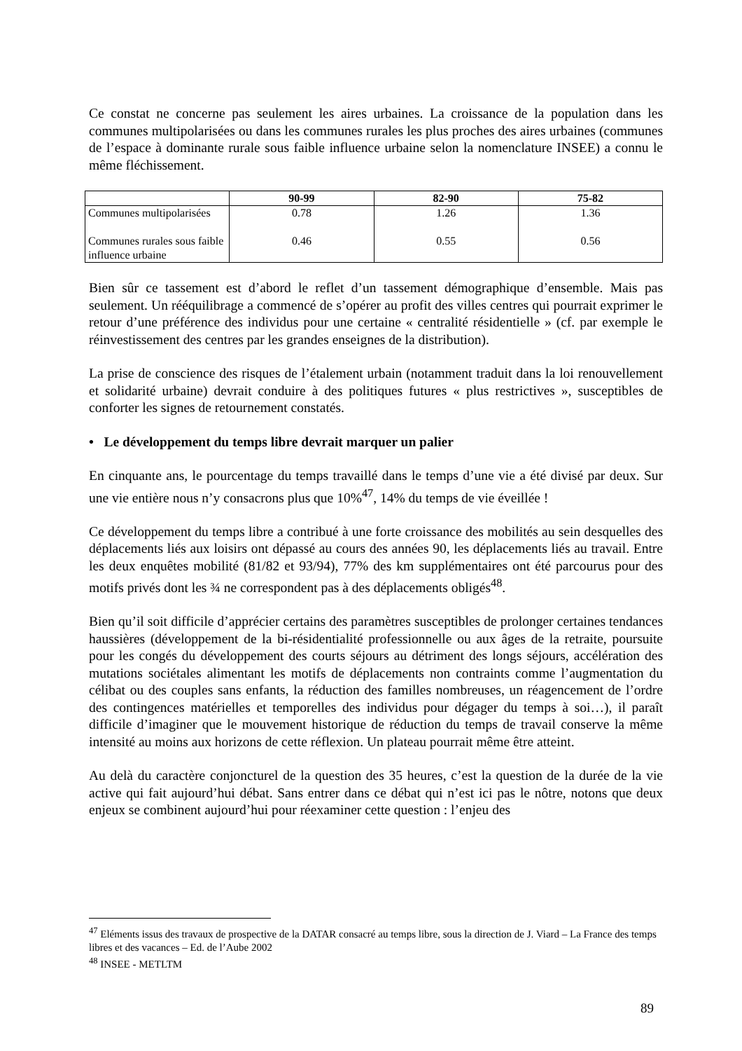Ce constat ne concerne pas seulement les aires urbaines. La croissance de la population dans les communes multipolarisées ou dans les communes rurales les plus proches des aires urbaines (communes de l’espace à dominante rurale sous faible influence urbaine selon la nomenclature INSEE) a connu le même fléchissement.
| | 90-99 | 82-90 | 75-82 |
| --- | --- | --- | --- |
| Communes multipolarisées Communes rurales sous faible influence urbaine | 0.78 0.46 | 1.26 0.55 | 1.36 0.56 |
Bien sûr ce tassement est d’abord le reflet d’un tassement démographique d’ensemble. Mais pas seulement. Un rééquilibrage a commencé de s’opérer au profit des villes centres qui pourrait exprimer le retour d’une préférence des individus pour une certaine « centralité résidentielle » (cf. par exemple le réinvestissement des centres par les grandes enseignes de la distribution).
La prise de conscience des risques de l’étalement urbain (notamment traduit dans la loi renouvellement et solidarité urbaine) devrait conduire à des politiques futures « plus restrictives », susceptibles de conforter les signes de retournement constatés.
• Le développement du temps libre devrait marquer un palier
En cinquante ans, le pourcentage du temps travaillé dans le temps d’une vie a été divisé par deux. Sur une vie entière nous n’y consacrons plus que 10%<sup>47</sup>, 14% du temps de vie éveillée !
Ce développement du temps libre a contribué à une forte croissance des mobilités au sein desquelles des déplacements liés aux loisirs ont dépassé au cours des années 90, les déplacements liés au travail. Entre les deux enquêtes mobilité (81/82 et 93/94), 77% des km supplémentaires ont été parcourus pour des motifs privés dont les ¾ ne correspondent pas à des déplacements obligés<sup>48</sup>.
Bien qu’il soit difficile d’apprécier certains des paramètres susceptibles de prolonger certaines tendances haussières (développement de la bi-résidentialité professionnelle ou aux âges de la retraite, poursuite pour les congés du développement des courts séjours au détriment des longs séjours, accélération des mutations sociétales alimentant les motifs de déplacements non contraints comme l’augmentation du célibat ou des couples sans enfants, la réduction des familles nombreuses, un réagencement de l’ordre des contingences matérielles et temporelles des individus pour dégager du temps à soi…), il paraît difficile d’imaginer que le mouvement historique de réduction du temps de travail conserve la même intensité au moins aux horizons de cette réflexion. Un plateau pourrait même être atteint.
Au delà du caractère conjoncturel de la question des 35 heures, c’est la question de la durée de la vie active qui fait aujourd’hui débat. Sans entrer dans ce débat qui n’est ici pas le nôtre, notons que deux enjeux se combinent aujourd’hui pour réexaminer cette question : l’enjeu des
<sup>47</sup> Eléments issus des travaux de prospective de la DATAR consacré au temps libre, sous la direction de J. Viard – La France des temps libres et des vacances – Ed. de l’Aube 2002
<sup>48</sup> INSEE - METLTM
89